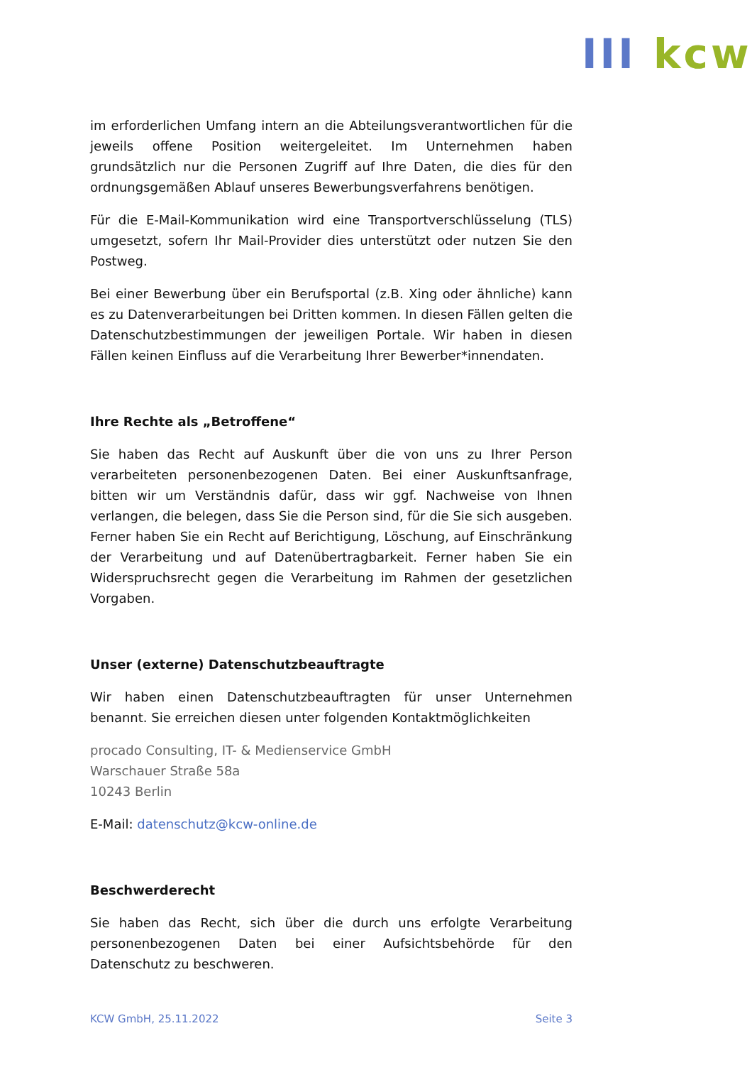III kcw
im erforderlichen Umfang intern an die Abteilungsverantwortlichen für die jeweils offene Position weitergeleitet. Im Unternehmen haben grundsätzlich nur die Personen Zugriff auf Ihre Daten, die dies für den ordnungsgemäßen Ablauf unseres Bewerbungsverfahrens benötigen.
Für die E-Mail-Kommunikation wird eine Transportverschlüsselung (TLS) umgesetzt, sofern Ihr Mail-Provider dies unterstützt oder nutzen Sie den Postweg.
Bei einer Bewerbung über ein Berufsportal (z.B. Xing oder ähnliche) kann es zu Datenverarbeitungen bei Dritten kommen. In diesen Fällen gelten die Datenschutzbestimmungen der jeweiligen Portale. Wir haben in diesen Fällen keinen Einfluss auf die Verarbeitung Ihrer Bewerber*innendaten.
Ihre Rechte als „Betroffene“
Sie haben das Recht auf Auskunft über die von uns zu Ihrer Person verarbeiteten personenbezogenen Daten. Bei einer Auskunftsanfrage, bitten wir um Verständnis dafür, dass wir ggf. Nachweise von Ihnen verlangen, die belegen, dass Sie die Person sind, für die Sie sich ausgeben. Ferner haben Sie ein Recht auf Berichtigung, Löschung, auf Einschränkung der Verarbeitung und auf Datenübertragbarkeit. Ferner haben Sie ein Widerspruchsrecht gegen die Verarbeitung im Rahmen der gesetzlichen Vorgaben.
Unser (externe) Datenschutzbeauftragte
Wir haben einen Datenschutzbeauftragten für unser Unternehmen benannt. Sie erreichen diesen unter folgenden Kontaktmöglichkeiten
procado Consulting, IT- & Medienservice GmbH
Warschauer Straße 58a
10243 Berlin
E-Mail: datenschutz@kcw-online.de
Beschwerderecht
Sie haben das Recht, sich über die durch uns erfolgte Verarbeitung personenbezogenen Daten bei einer Aufsichtsbehörde für den Datenschutz zu beschweren.
KCW GmbH, 25.11.2022 Seite 3